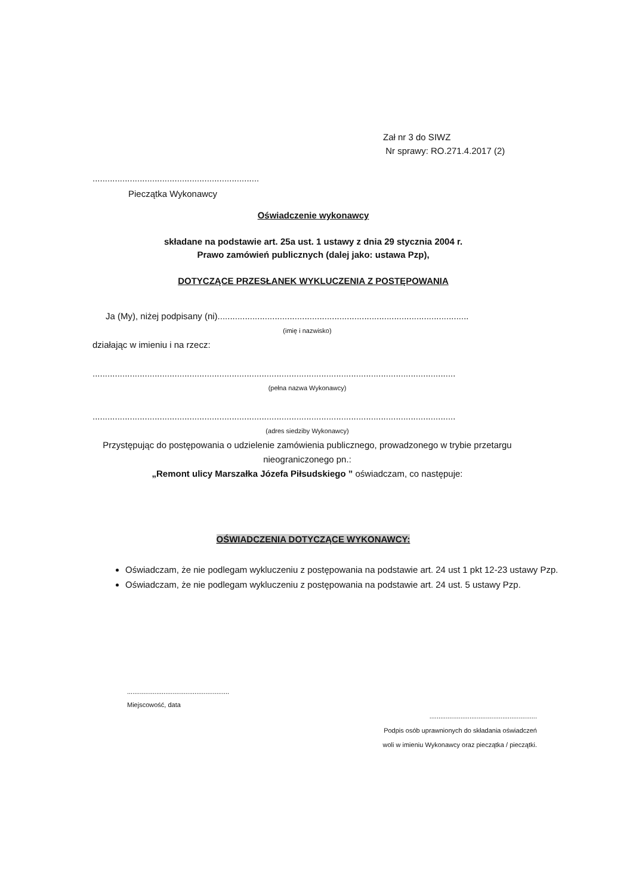Zał nr 3 do SIWZ
Nr sprawy: RO.271.4.2017 (2)
...................................................................
Pieczątka Wykonawcy
Oświadczenie wykonawcy
składane na podstawie art. 25a ust. 1 ustawy z dnia 29 stycznia 2004 r.
Prawo zamówień publicznych (dalej jako: ustawa Pzp),
DOTYCZĄCE PRZESŁANEK WYKLUCZENIA Z POSTĘPOWANIA
Ja (My), niżej podpisany (ni).....................................................................................................
(imię i nazwisko)
działając w imieniu i na rzecz:
..................................................................................................................................................
(pełna nazwa Wykonawcy)
..................................................................................................................................................
(adres siedziby Wykonawcy)
Przystępując do postępowania o udzielenie zamówienia publicznego, prowadzonego w trybie przetargu nieograniczonego pn.:
„Remont ulicy Marszałka Józefa Piłsudskiego ” oświadczam, co następuje:
OŚWIADCZENIA DOTYCZĄCE WYKONAWCY:
Oświadczam, że nie podlegam wykluczeniu z postępowania na podstawie art. 24 ust 1 pkt 12-23 ustawy Pzp.
Oświadczam, że nie podlegam wykluczeniu z postępowania na podstawie art. 24 ust. 5 ustawy Pzp.
........................................................
Miejscowość, data
...........................................................
Podpis osób uprawnionych do składania oświadczeń
woli w imieniu Wykonawcy oraz pieczątka / pieczątki.